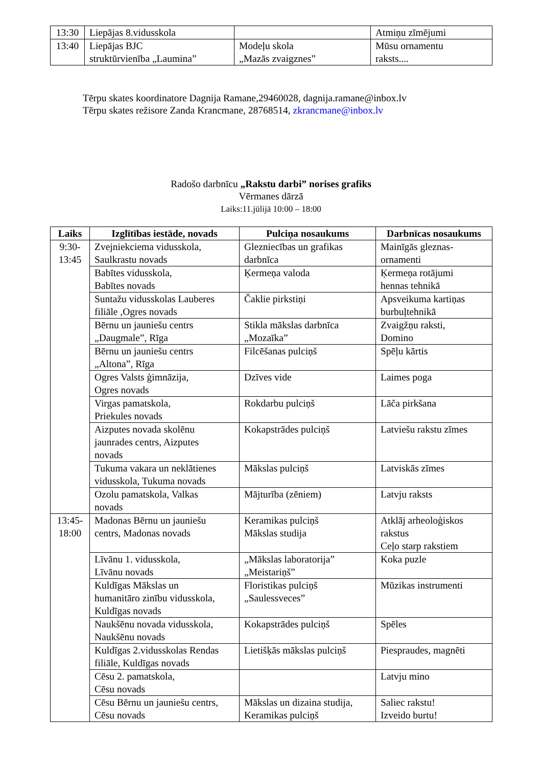| 13:30 | Liepājas 8.vidusskola | | Atmiņu zīmējumi |
| 13:40 | Liepājas BJC struktūrvienība „Lauminа” | Modeļu skola „Mazās zvaigznes” | Mūsu ornamentu raksts.... |
Tērpu skates koordinatore Dagnija Ramane,29460028, dagnija.ramane@inbox.lv
Tērpu skates režisore Zanda Krancmane, 28768514, zkrancmane@inbox.lv
Radošo darbnīcu „Rakstu darbi” norises grafiks
Vērmanes dārzā
Laiks:11.jūlijā 10:00 – 18:00
| Laiks | Izglītības iestāde, novads | Pulciņa nosaukums | Darbnīcas nosaukums |
| --- | --- | --- | --- |
| 9:30- 13:45 | Zvejniekciema vidusskola, Saulkrastu novads | Glezniecības un grafikas darbnīca | Mainīgās gleznas- ornamenti |
| | Babītes vidusskola, Babītes novads | Ķermeņa valoda | Ķermeņa rotājumi hennas tehnikā |
| | Suntažu vidusskolas Lauberes filiāle ,Ogres novads | Čaklie pirkstiņi | Apsveikuma kartiņas burbuļtehnikā |
| | Bērnu un jauniešu centrs „Daugmale”, Rīga | Stikla mākslas darbnīca „Mozaīka” | Zvaigžņu raksti, Domino |
| | Bērnu un jauniešu centrs „Altona”, Rīga | Filcēšanas pulciņš | Spēļu kārtis |
| | Ogres Valsts ģimnāzija, Ogres novads | Dzīves vide | Laimes poga |
| | Virgas pamatskola, Priekules novads | Rokdarbu pulciņš | Lāča pirkšana |
| | Aizputes novada skolēnu jaunrades centrs, Aizputes novads | Kokapstrādes pulciņš | Latviešu rakstu zīmes |
| | Tukuma vakara un neklātienes vidusskola, Tukuma novads | Mākslas pulciņš | Latviskās zīmes |
| | Ozolu pamatskola, Valkas novads | Mājturība (zēniem) | Latvju raksts |
| 13:45- 18:00 | Madonas Bērnu un jauniešu centrs, Madonas novads | Keramikas pulciņš Mākslas studija | Atklāj arheoloģiskos rakstus Ceļo starp rakstiem |
| | Līvānu 1. vidusskola, Līvānu novads | „Mākslas laboratorija” „Meistariņš” | Koka puzle |
| | Kuldīgas Mākslas un humanitāro zinību vidusskola, Kuldīgas novads | Floristikas pulciņš „Saulessveces” | Mūzikas instrumenti |
| | Naukšēnu novada vidusskola, Naukšēnu novads | Kokapstrādes pulciņš | Spēles |
| | Kuldīgas 2.vidusskolas Rendas filiāle, Kuldīgas novads | Lietišķās mākslas pulciņš | Piespraudes, magnēti |
| | Cēsu 2. pamatskola, Cēsu novads | | Latvju mino |
| | Cēsu Bērnu un jauniešu centrs, Cēsu novads | Mākslas un dizaina studija, Keramikas pulciņš | Saliec rakstu! Izveido burtu! |